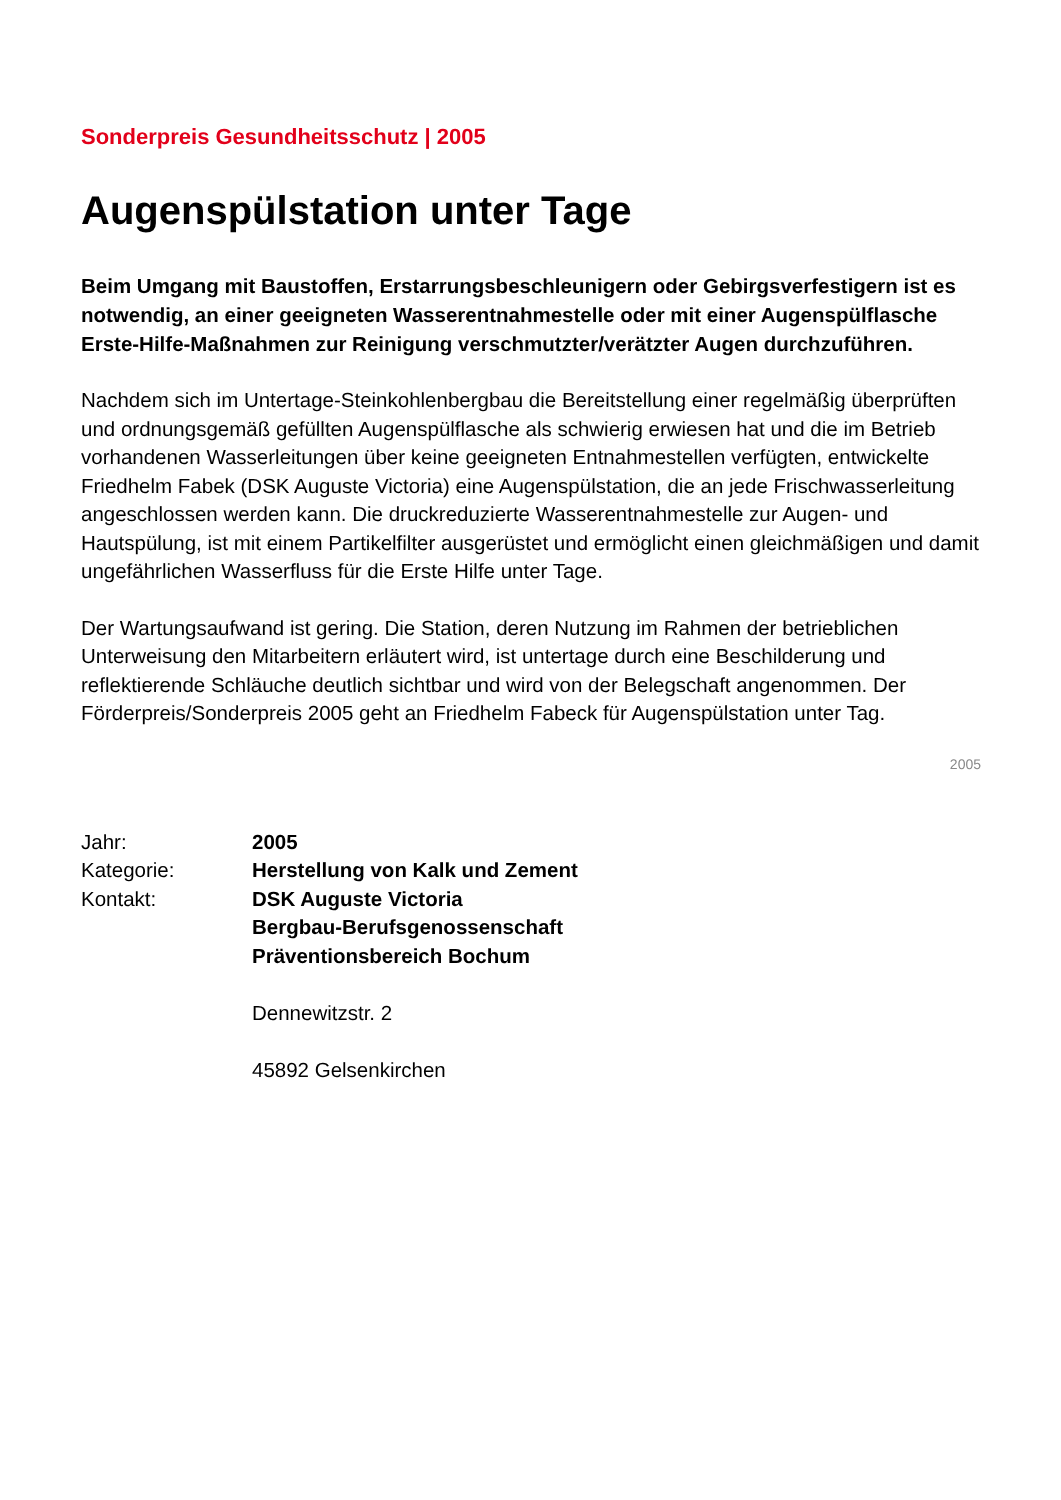Sonderpreis Gesundheitsschutz | 2005
Augenspülstation unter Tage
Beim Umgang mit Baustoffen, Erstarrungsbeschleunigern oder Gebirgsverfestigern ist es notwendig, an einer geeigneten Wasserentnahmestelle oder mit einer Augenspülflasche Erste-Hilfe-Maßnahmen zur Reinigung verschmutzter/verätzter Augen durchzuführen.
Nachdem sich im Untertage-Steinkohlenbergbau die Bereitstellung einer regelmäßig überprüften und ordnungsgemäß gefüllten Augenspülflasche als schwierig erwiesen hat und die im Betrieb vorhandenen Wasserleitungen über keine geeigneten Entnahmestellen verfügten, entwickelte Friedhelm Fabek (DSK Auguste Victoria) eine Augenspülstation, die an jede Frischwasserleitung angeschlossen werden kann. Die druckreduzierte Wasserentnahmestelle zur Augen- und Hautspülung, ist mit einem Partikelfilter ausgerüstet und ermöglicht einen gleichmäßigen und damit ungefährlichen Wasserfluss für die Erste Hilfe unter Tage.
Der Wartungsaufwand ist gering. Die Station, deren Nutzung im Rahmen der betrieblichen Unterweisung den Mitarbeitern erläutert wird, ist untertage durch eine Beschilderung und reflektierende Schläuche deutlich sichtbar und wird von der Belegschaft angenommen. Der Förderpreis/Sonderpreis 2005 geht an Friedhelm Fabeck für Augenspülstation unter Tag.
2005
Jahr:
2005
Kategorie:
Herstellung von Kalk und Zement
Kontakt:
DSK Auguste Victoria
Bergbau-Berufsgenossenschaft
Präventionsbereich Bochum
Dennewitzstr. 2
45892 Gelsenkirchen